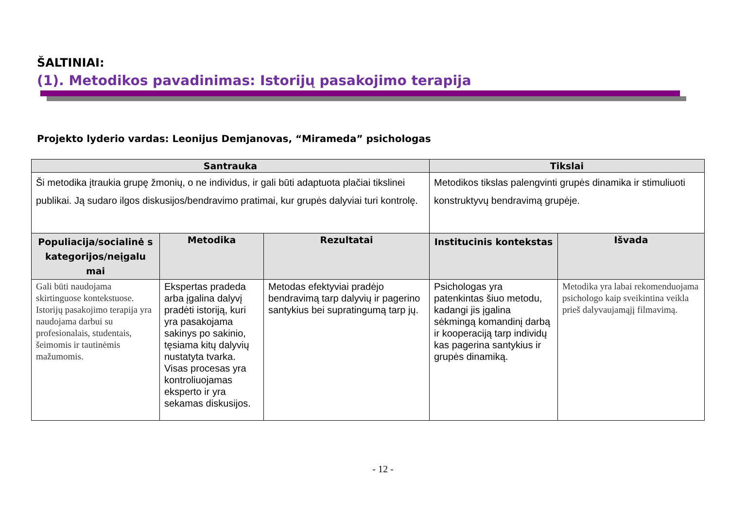ŠALTINIAI:
(1). Metodikos pavadinimas: Istorijų pasakojimo terapija
Projekto lyderio vardas: Leonijus Demjanovas, “Mirameda” psichologas
| Santrauka | | | Tikslai | |
| --- | --- | --- | --- | --- |
| Ši metodika įtraukia grupę žmonių, o ne individus, ir gali būti adaptuota plačiai tikslinei publikai. Ją sudaro ilgos diskusijos/bendravimo pratimai, kur grupės dalyviai turi kontrolę. | | | Metodikos tikslas palengvinti grupės dinamika ir stimuliuoti konstruktyvų bendravimą grupėje. | |
| Populiacija/socialinė s kategorijos/neįgalu mai | Metodika | Rezultatai | Institucinis kontekstas | Išvada |
| Gali būti naudojama skirtinguose kontekstuose. Istorijų pasakojimo terapija yra naudojama darbui su profesionalais, studentais, šeimomis ir tautinėmis mažumomis. | Ekspertas pradeda arba įgalina dalyvį pradėti istoriją, kuri yra pasakojama sakinys po sakinio, tęsiama kitų dalyvių nustatyta tvarka. Visas procesas yra kontroliuojamas eksperto ir yra sekamas diskusijos. | Metodas efektyviai pradėjo bendravimą tarp dalyvių ir pagerino santykius bei supratingumą tarp jų. | Psichologas yra patenkintas šiuo metodu, kadangi jis įgalina sėkmingą komandinį darbą ir kooperaciją tarp individų kas pagerina santykius ir grupės dinamiką. | Metodika yra labai rekomenduojama psichologo kaip sveikintina veikla prieš dalyvaujamąjį filmavimą. |
- 12 -